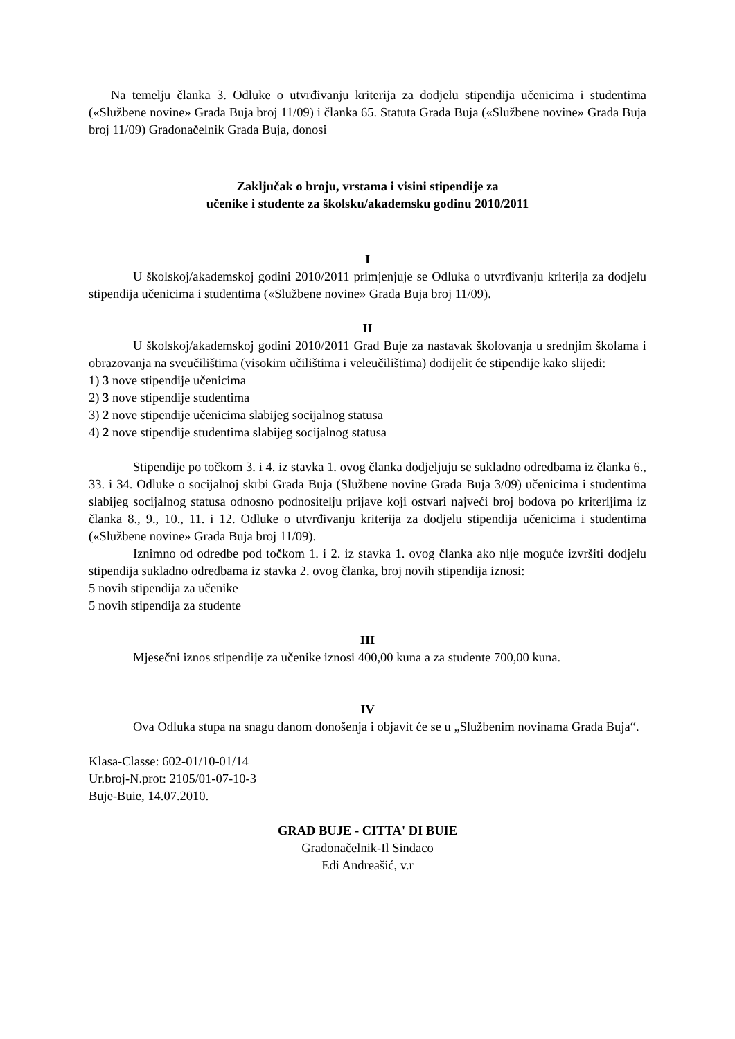Na temelju članka 3. Odluke o utvrđivanju kriterija za dodjelu stipendija učenicima i studentima («Službene novine» Grada Buja broj 11/09) i članka 65. Statuta Grada Buja («Službene novine» Grada Buja broj 11/09) Gradonačelnik Grada Buja, donosi
Zaključak o broju, vrstama i visini stipendije za
učenike i studente za školsku/akademsku godinu 2010/2011
I
U školskoj/akademskoj godini 2010/2011 primjenjuje se Odluka o utvrđivanju kriterija za dodjelu stipendija učenicima i studentima («Službene novine» Grada Buja broj 11/09).
II
U školskoj/akademskoj godini 2010/2011 Grad Buje za nastavak školovanja u srednjim školama i obrazovanja na sveučilištima (visokim učilištima i veleučilištima) dodijelit će stipendije kako slijedi:
1) 3 nove stipendije učenicima
2) 3 nove stipendije studentima
3) 2 nove stipendije učenicima slabijeg socijalnog statusa
4) 2 nove stipendije studentima slabijeg socijalnog statusa
Stipendije po točkom 3. i 4. iz stavka 1. ovog članka dodjeljuju se sukladno odredbama iz članka 6., 33. i 34. Odluke o socijalnoj skrbi Grada Buja (Službene novine Grada Buja 3/09) učenicima i studentima slabijeg socijalnog statusa odnosno podnositelju prijave koji ostvari najveći broj bodova po kriterijima iz članka 8., 9., 10., 11. i 12. Odluke o utvrđivanju kriterija za dodjelu stipendija učenicima i studentima («Službene novine» Grada Buja broj 11/09).
Iznimno od odredbe pod točkom 1. i 2. iz stavka 1. ovog članka ako nije moguće izvršiti dodjelu stipendija sukladno odredbama iz stavka 2. ovog članka, broj novih stipendija iznosi:
5 novih stipendija za učenike
5 novih stipendija za studente
III
Mjesečni iznos stipendije za učenike iznosi 400,00 kuna a za studente 700,00 kuna.
IV
Ova Odluka stupa na snagu danom donošenja i objavit će se u „Službenim novinama Grada Buja“.
Klasa-Classe: 602-01/10-01/14
Ur.broj-N.prot: 2105/01-07-10-3
Buje-Buie, 14.07.2010.
GRAD BUJE - CITTA' DI BUIE
Gradonačelnik-Il Sindaco
Edi Andreašić, v.r